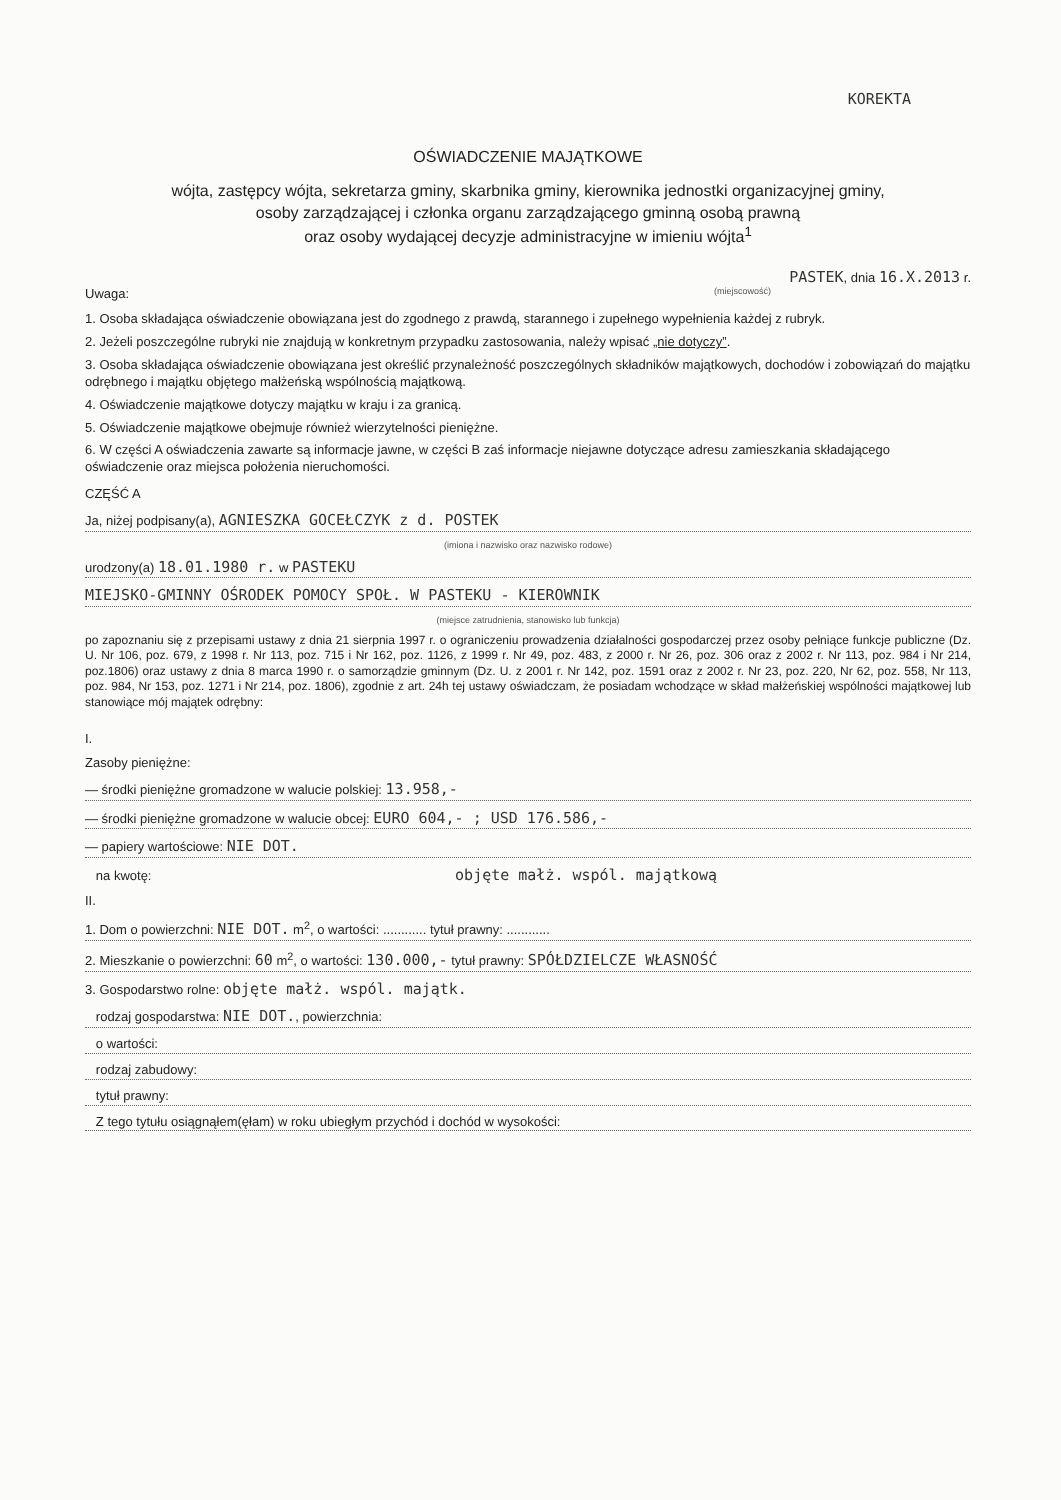KOREKTA
OŚWIADCZENIE MAJĄTKOWE
wójta, zastępcy wójta, sekretarza gminy, skarbnika gminy, kierownika jednostki organizacyjnej gminy,
osoby zarządzającej i członka organu zarządzającego gminną osobą prawną
oraz osoby wydającej decyzje administracyjne w imieniu wójta<sup>1</sup>
PASTEK, dnia 16.X.2013 r.
Uwaga: (miejscowość)
1. Osoba składająca oświadczenie obowiązana jest do zgodnego z prawdą, starannego i zupełnego wypełnienia każdej z rubryk.
2. Jeżeli poszczególne rubryki nie znajdują w konkretnym przypadku zastosowania, należy wpisać „nie dotyczy”.
3. Osoba składająca oświadczenie obowiązana jest określić przynależność poszczególnych składników majątkowych, dochodów i zobowiązań do majątku odrębnego i majątku objętego małżeńską wspólnością majątkową.
4. Oświadczenie majątkowe dotyczy majątku w kraju i za granicą.
5. Oświadczenie majątkowe obejmuje również wierzytelności pieniężne.
6. W części A oświadczenia zawarte są informacje jawne, w części B zaś informacje niejawne dotyczące adresu zamieszkania składającego oświadczenie oraz miejsca położenia nieruchomości.
CZĘŚĆ A
Ja, niżej podpisany(a), AGNIESZKA GOCEŁCZYK z d. POSTEK
(imiona i nazwisko oraz nazwisko rodowe)
urodzony(a) 18.01.1980 r. w PASTEKU
MIEJSKO-GMINNY OŚRODEK POMOCY SPOŁ. W PASTEKU - KIEROWNIK
(miejsce zatrudnienia, stanowisko lub funkcja)
po zapoznaniu się z przepisami ustawy z dnia 21 sierpnia 1997 r. o ograniczeniu prowadzenia działalności gospodarczej przez osoby pełniące funkcje publiczne (Dz. U. Nr 106, poz. 679, z 1998 r. Nr 113, poz. 715 i Nr 162, poz. 1126, z 1999 r. Nr 49, poz. 483, z 2000 r. Nr 26, poz. 306 oraz z 2002 r. Nr 113, poz. 984 i Nr 214, poz.1806) oraz ustawy z dnia 8 marca 1990 r. o samorządzie gminnym (Dz. U. z 2001 r. Nr 142, poz. 1591 oraz z 2002 r. Nr 23, poz. 220, Nr 62, poz. 558, Nr 113, poz. 984, Nr 153, poz. 1271 i Nr 214, poz. 1806), zgodnie z art. 24h tej ustawy oświadczam, że posiadam wchodzące w skład małżeńskiej wspólności majątkowej lub stanowiące mój majątek odrębny:
I.
Zasoby pieniężne:
— środki pieniężne gromadzone w walucie polskiej: 13.958,-
— środki pieniężne gromadzone w walucie obcej: EURO 604,- ; USD 176.586,-
— papiery wartościowe: NIE DOT.
na kwotę: objęte małż. wspól. majątkową
II.
1. Dom o powierzchni: NIE DOT. m<sup>2</sup>, o wartości: ............ tytuł prawny: ............
2. Mieszkanie o powierzchni: 60 m<sup>2</sup>, o wartości: 130.000,- tytuł prawny: SPÓŁDZIELCZE WŁASNOŚĆ
3. Gospodarstwo rolne: objęte małż. wspól. majątk.
rodzaj gospodarstwa: NIE DOT., powierzchnia:
o wartości:
rodzaj zabudowy:
tytuł prawny:
Z tego tytułu osiągnąłem(ęłam) w roku ubiegłym przychód i dochód w wysokości: